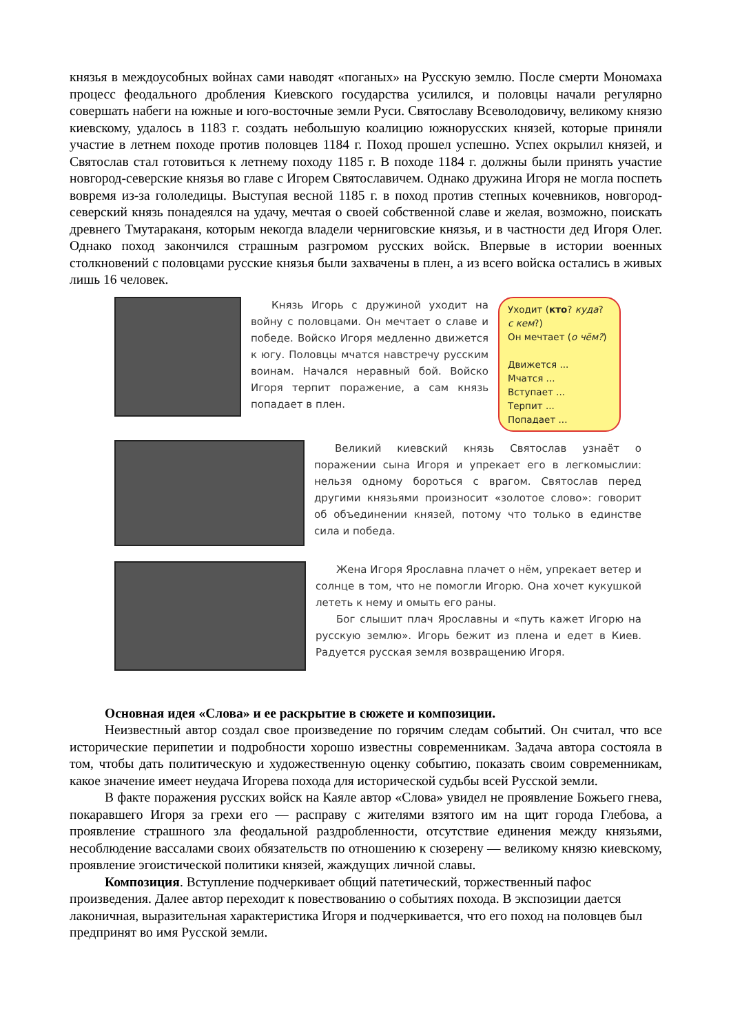князья в междоусобных войнах сами наводят «поганых» на Русскую землю. После смерти Мономаха процесс феодального дробления Киевского государства усилился, и половцы начали регулярно совершать набеги на южные и юго-восточные земли Руси. Святославу Всеволодовичу, великому князю киевскому, удалось в 1183 г. создать небольшую коалицию южнорусских князей, которые приняли участие в летнем походе против половцев 1184 г. Поход прошел успешно. Успех окрылил князей, и Святослав стал готовиться к летнему походу 1185 г. В походе 1184 г. должны были принять участие новгород-северские князья во главе с Игорем Святославичем. Однако дружина Игоря не могла поспеть вовремя из-за гололедицы. Выступая весной 1185 г. в поход против степных кочевников, новгород-северский князь понадеялся на удачу, мечтая о своей собственной славе и желая, возможно, поискать древнего Тмутараканя, которым некогда владели черниговские князья, и в частности дед Игоря Олег. Однако поход закончился страшным разгромом русских войск. Впервые в истории военных столкновений с половцами русские князья были захвачены в плен, а из всего войска остались в живых лишь 16 человек.
Князь Игорь с дружиной уходит на войну с половцами. Он мечтает о славе и победе. Войско Игоря медленно движется к югу. Половцы мчатся навстречу русским воинам. Начался неравный бой. Войско Игоря терпит поражение, а сам князь попадает в плен.
Уходит (кто? куда? с кем?)
Он мечтает (о чём?)
Движется ...
Мчатся ...
Вступает ...
Терпит ...
Попадает ...
Великий киевский князь Святослав узнаёт о поражении сына Игоря и упрекает его в легкомыслии: нельзя одному бороться с врагом. Святослав перед другими князьями произносит «золотое слово»: говорит об объединении князей, потому что только в единстве сила и победа.
Жена Игоря Ярославна плачет о нём, упрекает ветер и солнце в том, что не помогли Игорю. Она хочет кукушкой лететь к нему и омыть его раны.
Бог слышит плач Ярославны и «путь кажет Игорю на русскую землю». Игорь бежит из плена и едет в Киев. Радуется русская земля возвращению Игоря.
Основная идея «Слова» и ее раскрытие в сюжете и композиции.
Неизвестный автор создал свое произведение по горячим следам событий. Он считал, что все исторические перипетии и подробности хорошо известны современникам. Задача автора состояла в том, чтобы дать политическую и художественную оценку событию, показать своим современникам, какое значение имеет неудача Игорева похода для исторической судьбы всей Русской земли.
В факте поражения русских войск на Каяле автор «Слова» увидел не проявление Божьего гнева, покаравшего Игоря за грехи его — расправу с жителями взятого им на щит города Глебова, а проявление страшного зла феодальной раздробленности, отсутствие единения между князьями, несоблюдение вассалами своих обязательств по отношению к сюзерену — великому князю киевскому, проявление эгоистической политики князей, жаждущих личной славы.
Композиция. Вступление подчеркивает общий патетический, торжественный пафос произведения. Далее автор переходит к повествованию о событиях похода. В экспозиции дается лаконичная, выразительная характеристика Игоря и подчеркивается, что его поход на половцев был предпринят во имя Русской земли.